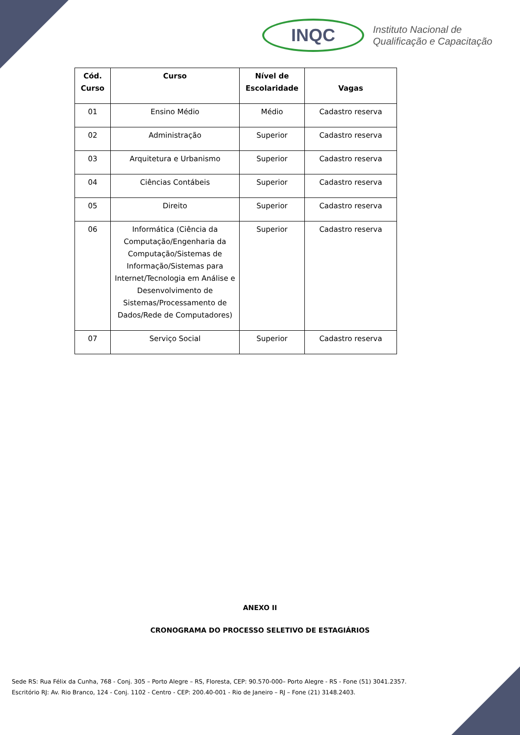INQC
Instituto Nacional de
Qualificação e Capacitação
| Cód. Curso | Curso | Nível de Escolaridade | Vagas |
| --- | --- | --- | --- |
| 01 | Ensino Médio | Médio | Cadastro reserva |
| 02 | Administração | Superior | Cadastro reserva |
| 03 | Arquitetura e Urbanismo | Superior | Cadastro reserva |
| 04 | Ciências Contábeis | Superior | Cadastro reserva |
| 05 | Direito | Superior | Cadastro reserva |
| 06 | Informática (Ciência da Computação/Engenharia da Computação/Sistemas de Informação/Sistemas para Internet/Tecnologia em Análise e Desenvolvimento de Sistemas/Processamento de Dados/Rede de Computadores) | Superior | Cadastro reserva |
| 07 | Serviço Social | Superior | Cadastro reserva |
ANEXO II
CRONOGRAMA DO PROCESSO SELETIVO DE ESTAGIÁRIOS
Sede RS: Rua Félix da Cunha, 768 - Conj. 305 – Porto Alegre – RS, Floresta, CEP: 90.570-000– Porto Alegre - RS - Fone (51) 3041.2357.
Escritório RJ: Av. Rio Branco, 124 - Conj. 1102 - Centro - CEP: 200.40-001 - Rio de Janeiro – RJ – Fone (21) 3148.2403.